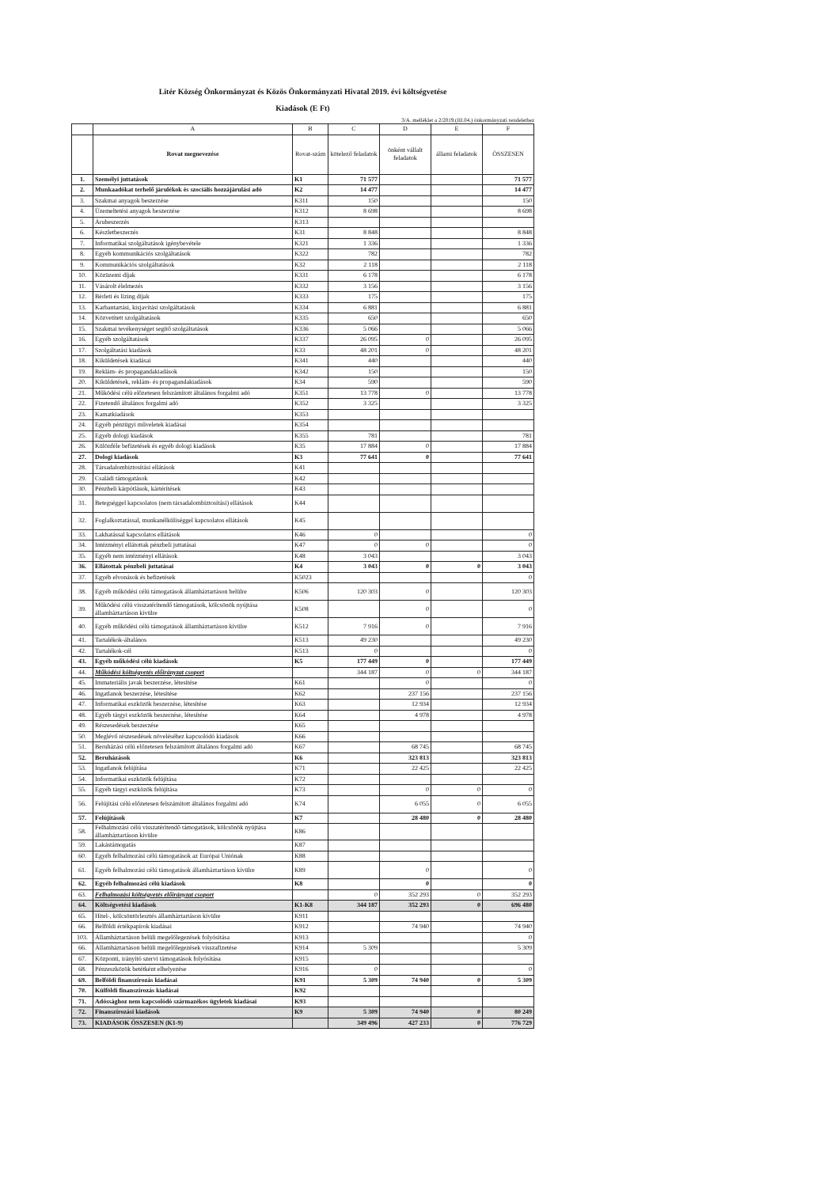Litér Község Önkormányzat és Közös Önkormányzati Hivatal 2019. évi költségvetése
Kiadások (E Ft)
3/A. melléklet a 2/2019.(III.04.) önkormányzati rendelethez
| | A | B | C | D | E | F |
| --- | --- | --- | --- | --- | --- | --- |
| | Rovat megnevezése | Rovat-szám | kötelező feladatok | önként vállalt feladatok | állami feladatok | ÖSSZESEN |
| 1. | Személyi juttatások | K1 | 71 577 | | | 71 577 |
| 2. | Munkaadókat terhelő járulékok és szociális hozzájárulási adó | K2 | 14 477 | | | 14 477 |
| 3. | Szakmai anyagok beszerzése | K311 | 150 | | | 150 |
| 4. | Üzemeltetési anyagok beszerzése | K312 | 8 698 | | | 8 698 |
| 5. | Árubeszerzés | K313 | | | | |
| 6. | Készletbeszerzés | K31 | 8 848 | | | 8 848 |
| 7. | Informatikai szolgáltatások igénybevétele | K321 | 1 336 | | | 1 336 |
| 8. | Egyéb kommunikációs szolgáltatások | K322 | 782 | | | 782 |
| 9. | Kommunikációs szolgáltatások | K32 | 2 118 | | | 2 118 |
| 10. | Közüzemi díjak | K331 | 6 178 | | | 6 178 |
| 11. | Vásárolt élelmezés | K332 | 3 156 | | | 3 156 |
| 12. | Bérleti és lízing díjak | K333 | 175 | | | 175 |
| 13. | Karbantartási, kisjavítási szolgáltatások | K334 | 6 881 | | | 6 881 |
| 14. | Közvetített szolgáltatások | K335 | 650 | | | 650 |
| 15. | Szakmai tevékenységet segítő szolgáltatások | K336 | 5 066 | | | 5 066 |
| 16. | Egyéb szolgáltatások | K337 | 26 095 | 0 | | 26 095 |
| 17. | Szolgáltatási kiadások | K33 | 48 201 | 0 | | 48 201 |
| 18. | Kiküldetések kiadásai | K341 | 440 | | | 440 |
| 19. | Reklám- és propagandakiadások | K342 | 150 | | | 150 |
| 20. | Kiküldetések, reklám- és propagandakiadások | K34 | 590 | | | 590 |
| 21. | Működési célú előzetesen felszámított általános forgalmi adó | K351 | 13 778 | 0 | | 13 778 |
| 22. | Fizetendő általános forgalmi adó | K352 | 3 325 | | | 3 325 |
| 23. | Kamatkiadások | K353 | | | | |
| 24. | Egyéb pénzügyi műveletek kiadásai | K354 | | | | |
| 25. | Egyéb dologi kiadások | K355 | 781 | | | 781 |
| 26. | Különféle befizetések és egyéb dologi kiadások | K35 | 17 884 | 0 | | 17 884 |
| 27. | Dologi kiadások | K3 | 77 641 | 0 | | 77 641 |
| 28. | Társadalombiztosítási ellátások | K41 | | | | |
| 29. | Családi támogatások | K42 | | | | |
| 30. | Pénzbeli kárpótlások, kártérítések | K43 | | | | |
| 31. | Betegséggel kapcsolatos (nem társadalombiztosítási) ellátások | K44 | | | | |
| 32. | Foglalkoztatással, munkanélküliséggel kapcsolatos ellátások | K45 | | | | |
| 33. | Lakhatással kapcsolatos ellátások | K46 | 0 | | | 0 |
| 34. | Intézményi ellátottak pénzbeli juttatásai | K47 | 0 | 0 | | 0 |
| 35. | Egyéb nem intézményi ellátások | K48 | 3 043 | | | 3 043 |
| 36. | Ellátottak pénzbeli juttatásai | K4 | 3 043 | 0 | 0 | 3 043 |
| 37. | Egyéb elvonások és befizetések | K5023 | | | | 0 |
| 38. | Egyéb működési célú támogatások államháztartáson belülre | K506 | 120 303 | 0 | | 120 303 |
| 39. | Működési célú visszatérítendő támogatások, kölcsönök nyújtása államháztartáson kívülre | K508 | | 0 | | 0 |
| 40. | Egyéb működési célú támogatások államháztartáson kívülre | K512 | 7 916 | 0 | | 7 916 |
| 41. | Tartalékok-általános | K513 | 49 230 | | | 49 230 |
| 42. | Tartalékok-cél | K513 | 0 | | | 0 |
| 43. | Egyéb működési célú kiadások | K5 | 177 449 | 0 | | 177 449 |
| 44. | Működési költségvetés előirányzat csoport | | 344 187 | 0 | 0 | 344 187 |
| 45. | Immateriális javak beszerzése, létesítése | K61 | | 0 | | 0 |
| 46. | Ingatlanok beszerzése, létesítése | K62 | | 237 156 | | 237 156 |
| 47. | Informatikai eszközök beszerzése, létesítése | K63 | | 12 934 | | 12 934 |
| 48. | Egyéb tárgyi eszközök beszerzése, létesítése | K64 | | 4 978 | | 4 978 |
| 49. | Részesedések beszerzése | K65 | | | | |
| 50. | Meglévő részesedések növeléséhez kapcsolódó kiadások | K66 | | | | |
| 51. | Beruházási célú előzetesen felszámított általános forgalmi adó | K67 | | 68 745 | | 68 745 |
| 52. | Beruházások | K6 | | 323 813 | | 323 813 |
| 53. | Ingatlanok felújítása | K71 | | 22 425 | | 22 425 |
| 54. | Informatikai eszközök felújítása | K72 | | | | |
| 55. | Egyéb tárgyi eszközök felújítása | K73 | | 0 | 0 | 0 |
| 56. | Felújítási célú előzetesen felszámított általános forgalmi adó | K74 | | 6 055 | 0 | 6 055 |
| 57. | Felújítások | K7 | | 28 480 | 0 | 28 480 |
| 58. | Felhalmozási célú visszatérítendő támogatások, kölcsönök nyújtása államháztartáson kívülre | K86 | | | | |
| 59. | Lakástámogatás | K87 | | | | |
| 60. | Egyéb felhalmozási célú támogatások az Európai Uniónak | K88 | | | | |
| 61. | Egyéb felhalmozási célú támogatások államháztartáson kívülre | K89 | | 0 | | 0 |
| 62. | Egyéb felhalmozási célú kiadások | K8 | | 0 | | 0 |
| 63. | Felhalmozási költségvetés előirányzat csoport | | 0 | 352 293 | 0 | 352 293 |
| 64. | Költségvetési kiadások | K1-K8 | 344 187 | 352 293 | 0 | 696 480 |
| 65. | Hitel-, kölcsöntörlesztés államháztartáson kívülre | K911 | | | | |
| 66. | Belföldi értékpapírok kiadásai | K912 | | 74 940 | | 74 940 |
| 103. | Államháztartáson belüli megelőlegezések folyósítása | K913 | | | | 0 |
| 66. | Államháztartáson belüli megelőlegezések visszafizetése | K914 | 5 309 | | | 5 309 |
| 67. | Központi, irányító szervi támogatások folyósítása | K915 | | | | |
| 68. | Pénzeszközök betétként elhelyezése | K916 | 0 | | | 0 |
| 69. | Belföldi finanszírozás kiadásai | K91 | 5 309 | 74 940 | 0 | 5 309 |
| 70. | Külföldi finanszírozás kiadásai | K92 | | | | |
| 71. | Adóssághoz nem kapcsolódó származékos ügyletek kiadásai | K93 | | | | |
| 72. | Finanszírozási kiadások | K9 | 5 309 | 74 940 | 0 | 80 249 |
| 73. | KIADÁSOK ÖSSZESEN (K1-9) | | 349 496 | 427 233 | 0 | 776 729 |